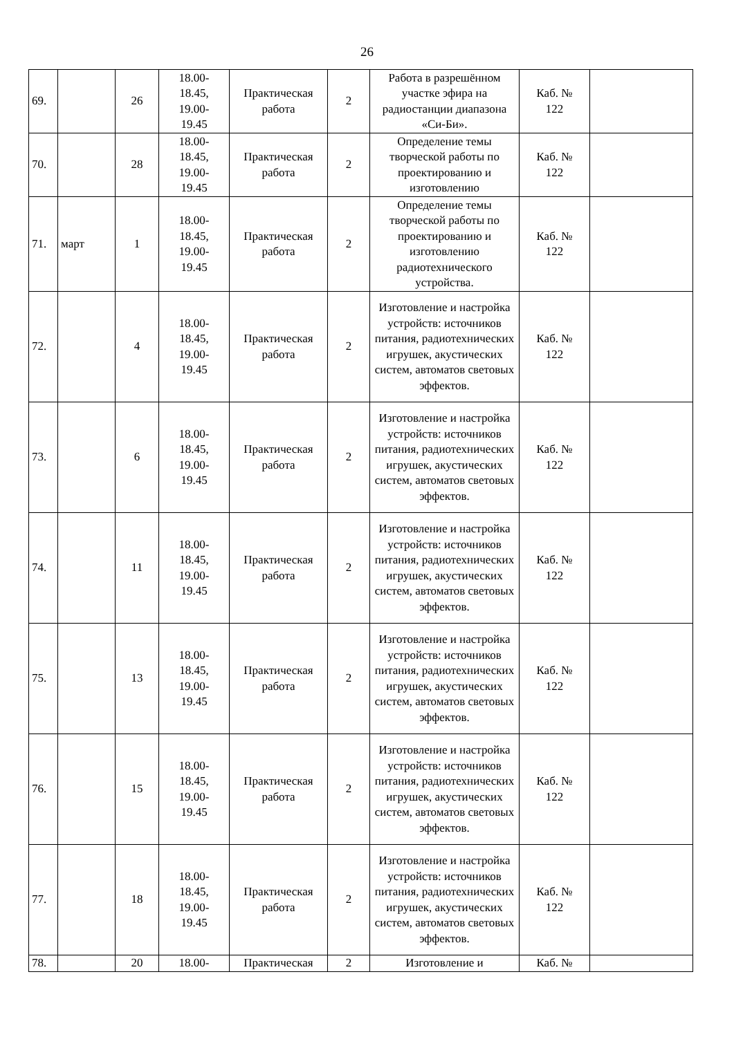26
| 69. | | 26 | 18.00- 18.45, 19.00- 19.45 | Практическая работа | 2 | Работа в разрешённом участке эфира на радиостанции диапазона «Си-Би». | Каб. № 122 | |
| 70. | | 28 | 18.00- 18.45, 19.00- 19.45 | Практическая работа | 2 | Определение темы творческой работы по проектированию и изготовлению | Каб. № 122 | |
| 71. | март | 1 | 18.00- 18.45, 19.00- 19.45 | Практическая работа | 2 | Определение темы творческой работы по проектированию и изготовлению радиотехнического устройства. | Каб. № 122 | |
| 72. | | 4 | 18.00- 18.45, 19.00- 19.45 | Практическая работа | 2 | Изготовление и настройка устройств: источников питания, радиотехнических игрушек, акустических систем, автоматов световых эффектов. | Каб. № 122 | |
| 73. | | 6 | 18.00- 18.45, 19.00- 19.45 | Практическая работа | 2 | Изготовление и настройка устройств: источников питания, радиотехнических игрушек, акустических систем, автоматов световых эффектов. | Каб. № 122 | |
| 74. | | 11 | 18.00- 18.45, 19.00- 19.45 | Практическая работа | 2 | Изготовление и настройка устройств: источников питания, радиотехнических игрушек, акустических систем, автоматов световых эффектов. | Каб. № 122 | |
| 75. | | 13 | 18.00- 18.45, 19.00- 19.45 | Практическая работа | 2 | Изготовление и настройка устройств: источников питания, радиотехнических игрушек, акустических систем, автоматов световых эффектов. | Каб. № 122 | |
| 76. | | 15 | 18.00- 18.45, 19.00- 19.45 | Практическая работа | 2 | Изготовление и настройка устройств: источников питания, радиотехнических игрушек, акустических систем, автоматов световых эффектов. | Каб. № 122 | |
| 77. | | 18 | 18.00- 18.45, 19.00- 19.45 | Практическая работа | 2 | Изготовление и настройка устройств: источников питания, радиотехнических игрушек, акустических систем, автоматов световых эффектов. | Каб. № 122 | |
| 78. | | 20 | 18.00- | Практическая | 2 | Изготовление и | Каб. № | |